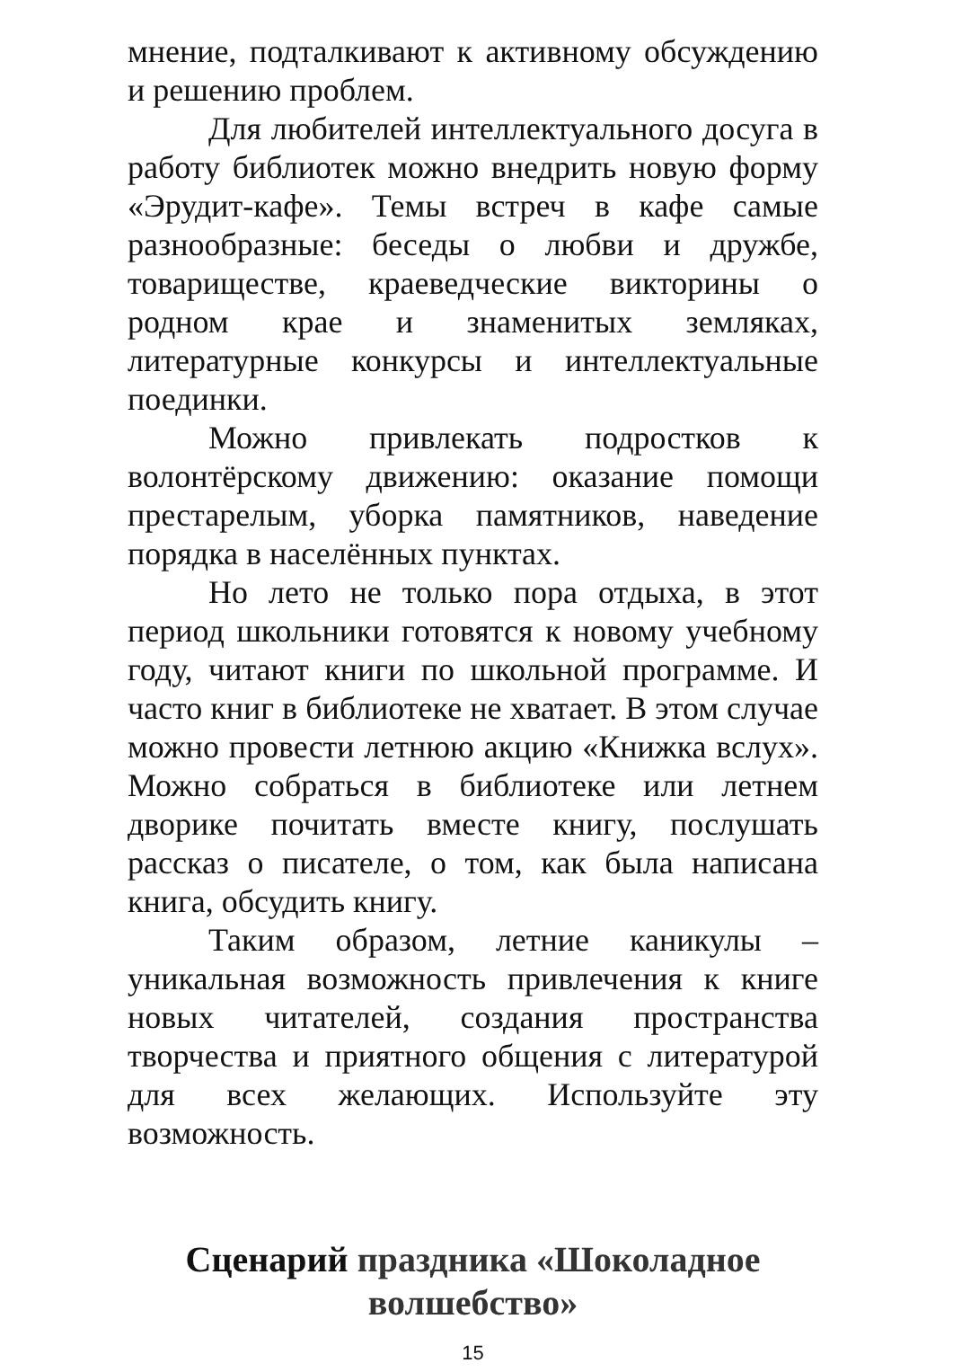мнение, подталкивают к активному обсуждению и решению проблем.
Для любителей интеллектуального досуга в работу библиотек можно внедрить новую форму «Эрудит-кафе». Темы встреч в кафе самые разнообразные: беседы о любви и дружбе, товариществе, краеведческие викторины о родном крае и знаменитых земляках, литературные конкурсы и интеллектуальные поединки.
Можно привлекать подростков к волонтёрскому движению: оказание помощи престарелым, уборка памятников, наведение порядка в населённых пунктах.
Но лето не только пора отдыха, в этот период школьники готовятся к новому учебному году, читают книги по школьной программе. И часто книг в библиотеке не хватает. В этом случае можно провести летнюю акцию «Книжка вслух». Можно собраться в библиотеке или летнем дворике почитать вместе книгу, послушать рассказ о писателе, о том, как была написана книга, обсудить книгу.
Таким образом, летние каникулы – уникальная возможность привлечения к книге новых читателей, создания пространства творчества и приятного общения с литературой для всех желающих. Используйте эту возможность.
Сценарий праздника «Шоколадное волшебство»
15